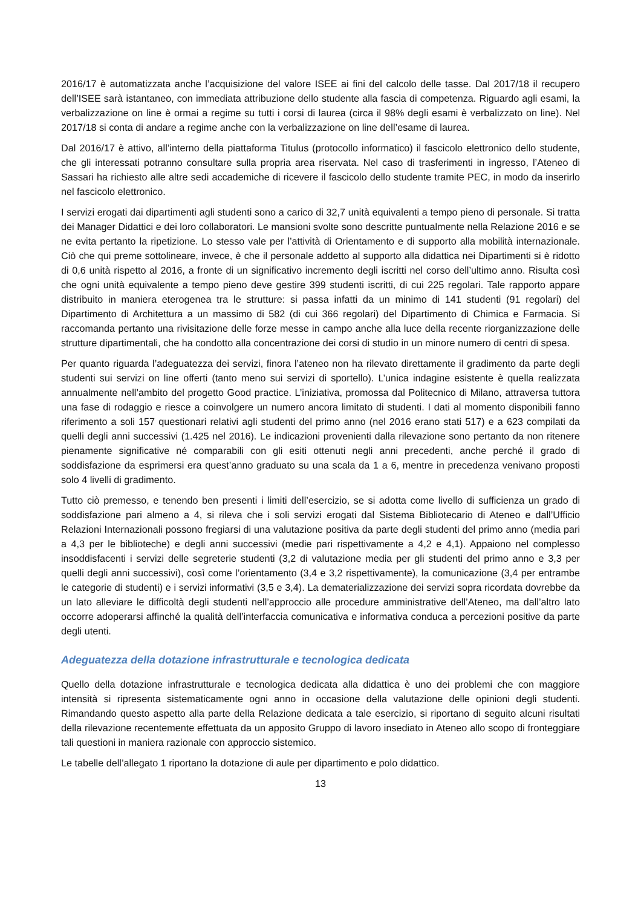2016/17 è automatizzata anche l’acquisizione del valore ISEE ai fini del calcolo delle tasse. Dal 2017/18 il recupero dell’ISEE sarà istantaneo, con immediata attribuzione dello studente alla fascia di competenza. Riguardo agli esami, la verbalizzazione on line è ormai a regime su tutti i corsi di laurea (circa il 98% degli esami è verbalizzato on line). Nel 2017/18 si conta di andare a regime anche con la verbalizzazione on line dell’esame di laurea.
Dal 2016/17 è attivo, all’interno della piattaforma Titulus (protocollo informatico) il fascicolo elettronico dello studente, che gli interessati potranno consultare sulla propria area riservata. Nel caso di trasferimenti in ingresso, l’Ateneo di Sassari ha richiesto alle altre sedi accademiche di ricevere il fascicolo dello studente tramite PEC, in modo da inserirlo nel fascicolo elettronico.
I servizi erogati dai dipartimenti agli studenti sono a carico di 32,7 unità equivalenti a tempo pieno di personale. Si tratta dei Manager Didattici e dei loro collaboratori. Le mansioni svolte sono descritte puntualmente nella Relazione 2016 e se ne evita pertanto la ripetizione. Lo stesso vale per l’attività di Orientamento e di supporto alla mobilità internazionale. Ciò che qui preme sottolineare, invece, è che il personale addetto al supporto alla didattica nei Dipartimenti si è ridotto di 0,6 unità rispetto al 2016, a fronte di un significativo incremento degli iscritti nel corso dell’ultimo anno. Risulta così che ogni unità equivalente a tempo pieno deve gestire 399 studenti iscritti, di cui 225 regolari. Tale rapporto appare distribuito in maniera eterogenea tra le strutture: si passa infatti da un minimo di 141 studenti (91 regolari) del Dipartimento di Architettura a un massimo di 582 (di cui 366 regolari) del Dipartimento di Chimica e Farmacia. Si raccomanda pertanto una rivisitazione delle forze messe in campo anche alla luce della recente riorganizzazione delle strutture dipartimentali, che ha condotto alla concentrazione dei corsi di studio in un minore numero di centri di spesa.
Per quanto riguarda l’adeguatezza dei servizi, finora l’ateneo non ha rilevato direttamente il gradimento da parte degli studenti sui servizi on line offerti (tanto meno sui servizi di sportello). L’unica indagine esistente è quella realizzata annualmente nell’ambito del progetto Good practice. L’iniziativa, promossa dal Politecnico di Milano, attraversa tuttora una fase di rodaggio e riesce a coinvolgere un numero ancora limitato di studenti. I dati al momento disponibili fanno riferimento a soli 157 questionari relativi agli studenti del primo anno (nel 2016 erano stati 517) e a 623 compilati da quelli degli anni successivi (1.425 nel 2016). Le indicazioni provenienti dalla rilevazione sono pertanto da non ritenere pienamente significative né comparabili con gli esiti ottenuti negli anni precedenti, anche perché il grado di soddisfazione da esprimersi era quest’anno graduato su una scala da 1 a 6, mentre in precedenza venivano proposti solo 4 livelli di gradimento.
Tutto ciò premesso, e tenendo ben presenti i limiti dell’esercizio, se si adotta come livello di sufficienza un grado di soddisfazione pari almeno a 4, si rileva che i soli servizi erogati dal Sistema Bibliotecario di Ateneo e dall’Ufficio Relazioni Internazionali possono fregiarsi di una valutazione positiva da parte degli studenti del primo anno (media pari a 4,3 per le biblioteche) e degli anni successivi (medie pari rispettivamente a 4,2 e 4,1). Appaiono nel complesso insoddisfacenti i servizi delle segreterie studenti (3,2 di valutazione media per gli studenti del primo anno e 3,3 per quelli degli anni successivi), così come l’orientamento (3,4 e 3,2 rispettivamente), la comunicazione (3,4 per entrambe le categorie di studenti) e i servizi informativi (3,5 e 3,4). La dematerializzazione dei servizi sopra ricordata dovrebbe da un lato alleviare le difficoltà degli studenti nell’approccio alle procedure amministrative dell’Ateneo, ma dall’altro lato occorre adoperarsi affinché la qualità dell’interfaccia comunicativa e informativa conduca a percezioni positive da parte degli utenti.
Adeguatezza della dotazione infrastrutturale e tecnologica dedicata
Quello della dotazione infrastrutturale e tecnologica dedicata alla didattica è uno dei problemi che con maggiore intensità si ripresenta sistematicamente ogni anno in occasione della valutazione delle opinioni degli studenti. Rimandando questo aspetto alla parte della Relazione dedicata a tale esercizio, si riportano di seguito alcuni risultati della rilevazione recentemente effettuata da un apposito Gruppo di lavoro insediato in Ateneo allo scopo di fronteggiare tali questioni in maniera razionale con approccio sistemico.
Le tabelle dell’allegato 1 riportano la dotazione di aule per dipartimento e polo didattico.
13